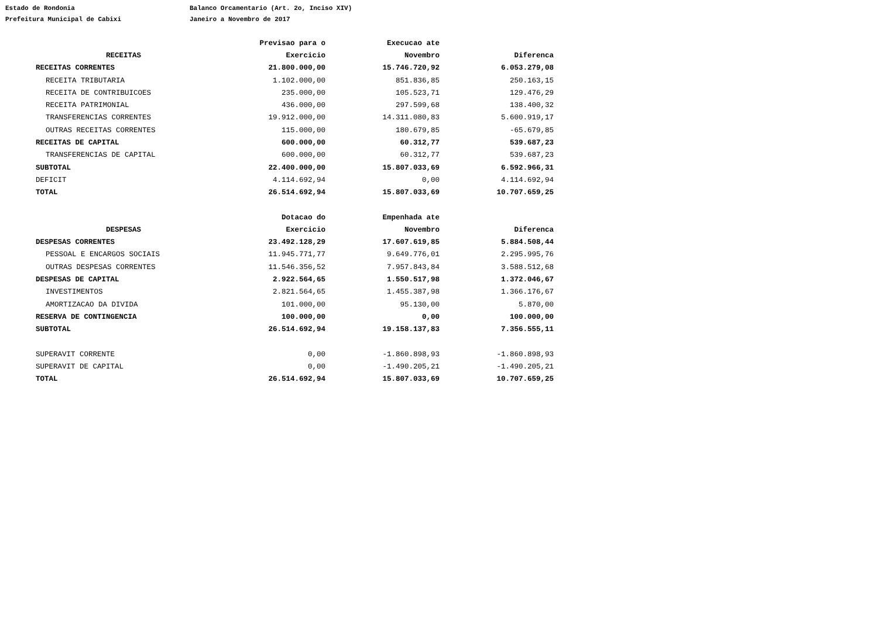Estado de Rondonia
Balanco Orcamentario (Art. 2o, Inciso XIV)
Prefeitura Municipal de Cabixi
Janeiro a Novembro de 2017
| | Previsao para o | Execucao ate | |
| --- | --- | --- | --- |
| RECEITAS | Exercicio | Novembro | Diferenca |
| RECEITAS CORRENTES | 21.800.000,00 | 15.746.720,92 | 6.053.279,08 |
| RECEITA TRIBUTARIA | 1.102.000,00 | 851.836,85 | 250.163,15 |
| RECEITA DE CONTRIBUICOES | 235.000,00 | 105.523,71 | 129.476,29 |
| RECEITA PATRIMONIAL | 436.000,00 | 297.599,68 | 138.400,32 |
| TRANSFERENCIAS CORRENTES | 19.912.000,00 | 14.311.080,83 | 5.600.919,17 |
| OUTRAS RECEITAS CORRENTES | 115.000,00 | 180.679,85 | -65.679,85 |
| RECEITAS DE CAPITAL | 600.000,00 | 60.312,77 | 539.687,23 |
| TRANSFERENCIAS DE CAPITAL | 600.000,00 | 60.312,77 | 539.687,23 |
| SUBTOTAL | 22.400.000,00 | 15.807.033,69 | 6.592.966,31 |
| DEFICIT | 4.114.692,94 | 0,00 | 4.114.692,94 |
| TOTAL | 26.514.692,94 | 15.807.033,69 | 10.707.659,25 |
| | Dotacao do | Empenhada ate | |
| --- | --- | --- | --- |
| DESPESAS | Exercicio | Novembro | Diferenca |
| DESPESAS CORRENTES | 23.492.128,29 | 17.607.619,85 | 5.884.508,44 |
| PESSOAL E ENCARGOS SOCIAIS | 11.945.771,77 | 9.649.776,01 | 2.295.995,76 |
| OUTRAS DESPESAS CORRENTES | 11.546.356,52 | 7.957.843,84 | 3.588.512,68 |
| DESPESAS DE CAPITAL | 2.922.564,65 | 1.550.517,98 | 1.372.046,67 |
| INVESTIMENTOS | 2.821.564,65 | 1.455.387,98 | 1.366.176,67 |
| AMORTIZACAO DA DIVIDA | 101.000,00 | 95.130,00 | 5.870,00 |
| RESERVA DE CONTINGENCIA | 100.000,00 | 0,00 | 100.000,00 |
| SUBTOTAL | 26.514.692,94 | 19.158.137,83 | 7.356.555,11 |
| SUPERAVIT CORRENTE | 0,00 | -1.860.898,93 | -1.860.898,93 |
| SUPERAVIT DE CAPITAL | 0,00 | -1.490.205,21 | -1.490.205,21 |
| TOTAL | 26.514.692,94 | 15.807.033,69 | 10.707.659,25 |